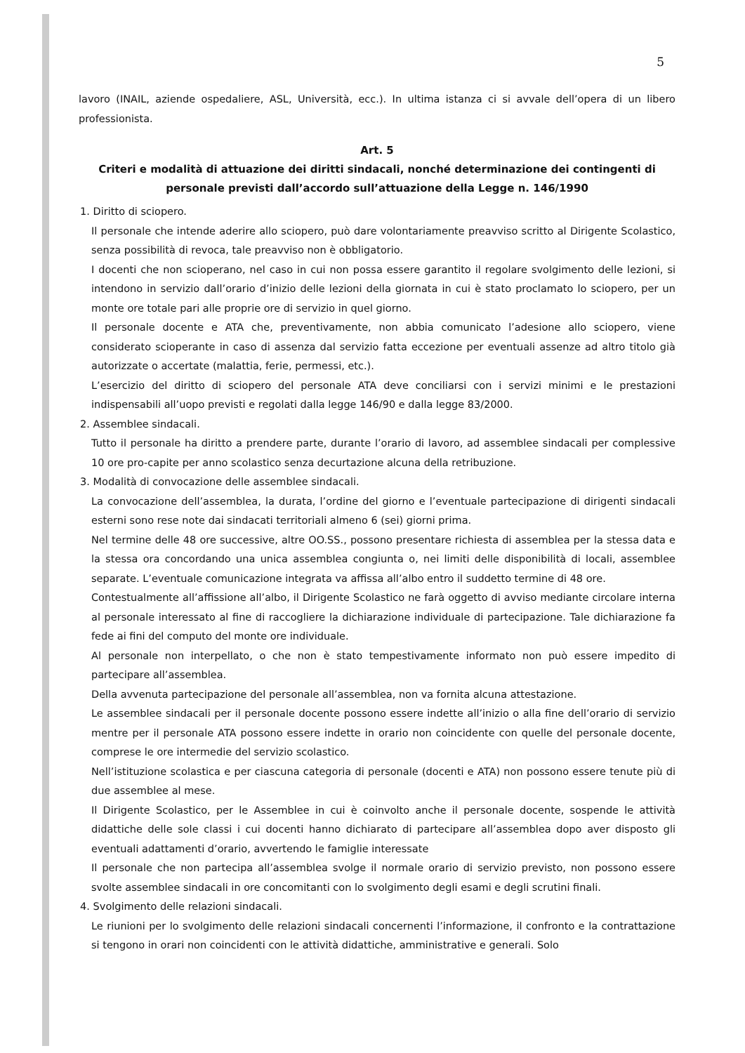5
lavoro (INAIL, aziende ospedaliere, ASL, Università, ecc.). In ultima istanza ci si avvale dell’opera di un libero professionista.
Art. 5
Criteri e modalità di attuazione dei diritti sindacali, nonché determinazione dei contingenti di personale previsti dall’accordo sull’attuazione della Legge n. 146/1990
1. Diritto di sciopero.
Il personale che intende aderire allo sciopero, può dare volontariamente preavviso scritto al Dirigente Scolastico, senza possibilità di revoca, tale preavviso non è obbligatorio.
I docenti che non scioperano, nel caso in cui non possa essere garantito il regolare svolgimento delle lezioni, si intendono in servizio dall’orario d’inizio delle lezioni della giornata in cui è stato proclamato lo sciopero, per un monte ore totale pari alle proprie ore di servizio in quel giorno.
Il personale docente e ATA che, preventivamente, non abbia comunicato l’adesione allo sciopero, viene considerato scioperante in caso di assenza dal servizio fatta eccezione per eventuali assenze ad altro titolo già autorizzate o accertate (malattia, ferie, permessi, etc.).
L’esercizio del diritto di sciopero del personale ATA deve conciliarsi con i servizi minimi e le prestazioni indispensabili all’uopo previsti e regolati dalla legge 146/90 e dalla legge 83/2000.
2. Assemblee sindacali.
Tutto il personale ha diritto a prendere parte, durante l’orario di lavoro, ad assemblee sindacali per complessive 10 ore pro-capite per anno scolastico senza decurtazione alcuna della retribuzione.
3. Modalità di convocazione delle assemblee sindacali.
La convocazione dell’assemblea, la durata, l’ordine del giorno e l’eventuale partecipazione di dirigenti sindacali esterni sono rese note dai sindacati territoriali almeno 6 (sei) giorni prima.
Nel termine delle 48 ore successive, altre OO.SS., possono presentare richiesta di assemblea per la stessa data e la stessa ora concordando una unica assemblea congiunta o, nei limiti delle disponibilità di locali, assemblee separate. L’eventuale comunicazione integrata va affissa all’albo entro il suddetto termine di 48 ore.
Contestualmente all’affissione all’albo, il Dirigente Scolastico ne farà oggetto di avviso mediante circolare interna al personale interessato al fine di raccogliere la dichiarazione individuale di partecipazione. Tale dichiarazione fa fede ai fini del computo del monte ore individuale.
Al personale non interpellato, o che non è stato tempestivamente informato non può essere impedito di partecipare all’assemblea.
Della avvenuta partecipazione del personale all’assemblea, non va fornita alcuna attestazione.
Le assemblee sindacali per il personale docente possono essere indette all’inizio o alla fine dell’orario di servizio mentre per il personale ATA possono essere indette in orario non coincidente con quelle del personale docente, comprese le ore intermedie del servizio scolastico.
Nell’istituzione scolastica e per ciascuna categoria di personale (docenti e ATA) non possono essere tenute più di due assemblee al mese.
Il Dirigente Scolastico, per le Assemblee in cui è coinvolto anche il personale docente, sospende le attività didattiche delle sole classi i cui docenti hanno dichiarato di partecipare all’assemblea dopo aver disposto gli eventuali adattamenti d’orario, avvertendo le famiglie interessate
Il personale che non partecipa all’assemblea svolge il normale orario di servizio previsto, non possono essere svolte assemblee sindacali in ore concomitanti con lo svolgimento degli esami e degli scrutini finali.
4. Svolgimento delle relazioni sindacali.
Le riunioni per lo svolgimento delle relazioni sindacali concernenti l’informazione, il confronto e la contrattazione si tengono in orari non coincidenti con le attività didattiche, amministrative e generali. Solo